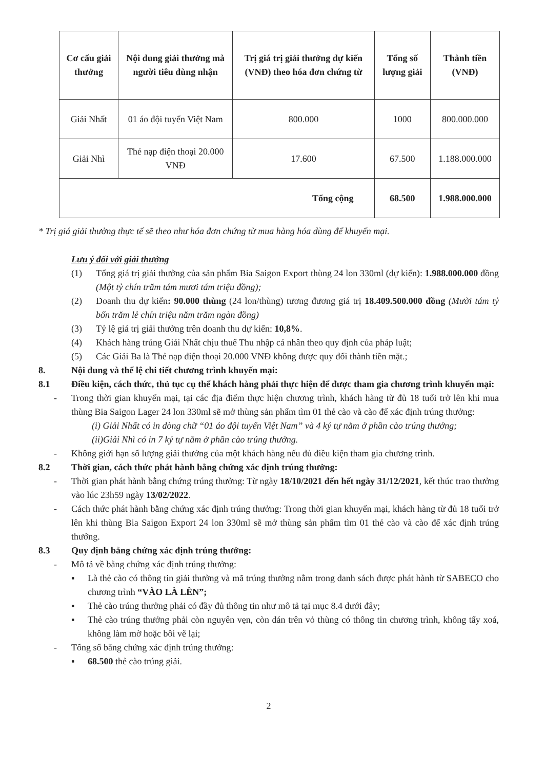| Cơ cấu giải thưởng | Nội dung giải thưởng mà người tiêu dùng nhận | Trị giá trị giải thưởng dự kiến (VNĐ) theo hóa đơn chứng từ | Tổng số lượng giải | Thành tiền (VNĐ) |
| --- | --- | --- | --- | --- |
| Giải Nhất | 01 áo đội tuyển Việt Nam | 800.000 | 1000 | 800.000.000 |
| Giải Nhì | Thẻ nạp điện thoại 20.000 VNĐ | 17.600 | 67.500 | 1.188.000.000 |
| Tổng cộng | | | 68.500 | 1.988.000.000 |
* Trị giá giải thưởng thực tế sẽ theo như hóa đơn chứng từ mua hàng hóa dùng để khuyến mại.
Lưu ý đối với giải thưởng
(1) Tổng giá trị giải thưởng của sản phẩm Bia Saigon Export thùng 24 lon 330ml (dự kiến): 1.988.000.000 đồng (Một tỷ chín trăm tám mươi tám triệu đồng);
(2) Doanh thu dự kiến: 90.000 thùng (24 lon/thùng) tương đương giá trị 18.409.500.000 đồng (Mười tám tỷ bốn trăm lẻ chín triệu năm trăm ngàn đồng)
(3) Tỷ lệ giá trị giải thưởng trên doanh thu dự kiến: 10,8%.
(4) Khách hàng trúng Giải Nhất chịu thuế Thu nhập cá nhân theo quy định của pháp luật;
(5) Các Giải Ba là Thẻ nạp điện thoại 20.000 VNĐ không được quy đổi thành tiền mặt.;
8. Nội dung và thể lệ chi tiết chương trình khuyến mại:
8.1 Điều kiện, cách thức, thủ tục cụ thể khách hàng phải thực hiện để được tham gia chương trình khuyến mại:
- Trong thời gian khuyến mại, tại các địa điểm thực hiện chương trình, khách hàng từ đủ 18 tuổi trở lên khi mua thùng Bia Saigon Lager 24 lon 330ml sẽ mở thùng sản phẩm tìm 01 thẻ cào và cào để xác định trúng thưởng:
(i) Giải Nhất có in dòng chữ “01 áo đội tuyển Việt Nam” và 4 ký tự nằm ở phần cào trúng thưởng;
(ii)Giải Nhì có in 7 ký tự nằm ở phần cào trúng thưởng.
- Không giới hạn số lượng giải thưởng của một khách hàng nếu đủ điều kiện tham gia chương trình.
8.2 Thời gian, cách thức phát hành bằng chứng xác định trúng thưởng:
- Thời gian phát hành bằng chứng trúng thưởng: Từ ngày 18/10/2021 đến hết ngày 31/12/2021, kết thúc trao thưởng vào lúc 23h59 ngày 13/02/2022.
- Cách thức phát hành bằng chứng xác định trúng thưởng: Trong thời gian khuyến mại, khách hàng từ đủ 18 tuổi trở lên khi thùng Bia Saigon Export 24 lon 330ml sẽ mở thùng sản phẩm tìm 01 thẻ cào và cào để xác định trúng thưởng.
8.3 Quy định bằng chứng xác định trúng thưởng:
- Mô tả về bằng chứng xác định trúng thưởng:
▪ Là thẻ cào có thông tin giải thưởng và mã trúng thưởng nằm trong danh sách được phát hành từ SABECO cho chương trình “VÀO LÀ LÊN”;
▪ Thẻ cào trúng thưởng phải có đầy đủ thông tin như mô tả tại mục 8.4 dưới đây;
▪ Thẻ cào trúng thưởng phải còn nguyên vẹn, còn dán trên vỏ thùng có thông tin chương trình, không tẩy xoá, không làm mờ hoặc bôi vẽ lại;
- Tổng số bằng chứng xác định trúng thưởng:
▪ 68.500 thẻ cào trúng giải.
2